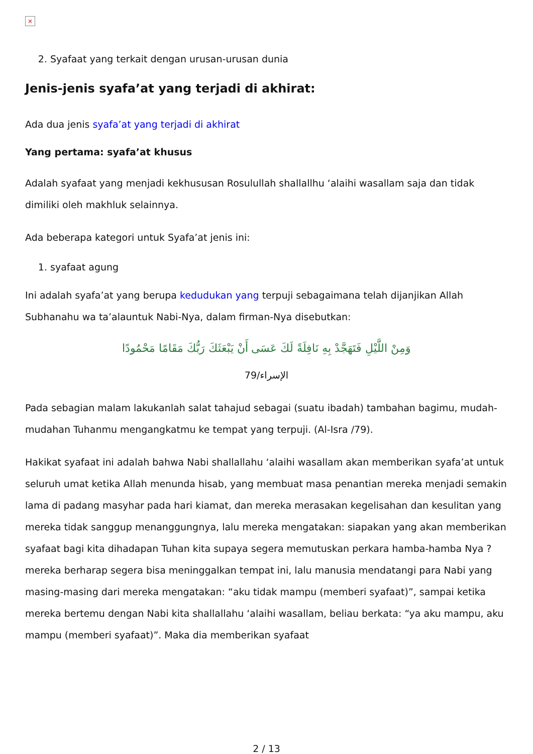×
2. Syafaat yang terkait dengan urusan-urusan dunia
Jenis-jenis syafa’at yang terjadi di akhirat:
Ada dua jenis syafa’at yang terjadi di akhirat
Yang pertama: syafa’at khusus
Adalah syafaat yang menjadi kekhususan Rosulullah shallallhu ‘alaihi wasallam saja dan tidak dimiliki oleh makhluk selainnya.
Ada beberapa kategori untuk Syafa’at jenis ini:
1. syafaat agung
Ini adalah syafa’at yang berupa kedudukan yang terpuji sebagaimana telah dijanjikan Allah Subhanahu wa ta’alauntuk Nabi-Nya, dalam firman-Nya disebutkan:
وَمِنْ اللَّيْلِ فَتَهَجَّدْ بِهِ نَافِلَةً لَكَ عَسَى أَنْ يَبْعَثَكَ رَبُّكَ مَقَامًا مَحْمُودًا
الإسراء/79
Pada sebagian malam lakukanlah salat tahajud sebagai (suatu ibadah) tambahan bagimu, mudah-mudahan Tuhanmu mengangkatmu ke tempat yang terpuji. (Al-Isra /79).
Hakikat syafaat ini adalah bahwa Nabi shallallahu ‘alaihi wasallam akan memberikan syafa’at untuk seluruh umat ketika Allah menunda hisab, yang membuat masa penantian mereka menjadi semakin lama di padang masyhar pada hari kiamat, dan mereka merasakan kegelisahan dan kesulitan yang mereka tidak sanggup menanggungnya, lalu mereka mengatakan: siapakan yang akan memberikan syafaat bagi kita dihadapan Tuhan kita supaya segera memutuskan perkara hamba-hamba Nya ? mereka berharap segera bisa meninggalkan tempat ini, lalu manusia mendatangi para Nabi yang masing-masing dari mereka mengatakan: “aku tidak mampu (memberi syafaat)”, sampai ketika mereka bertemu dengan Nabi kita shallallahu ‘alaihi wasallam, beliau berkata: “ya aku mampu, aku mampu (memberi syafaat)”. Maka dia memberikan syafaat
2 / 13